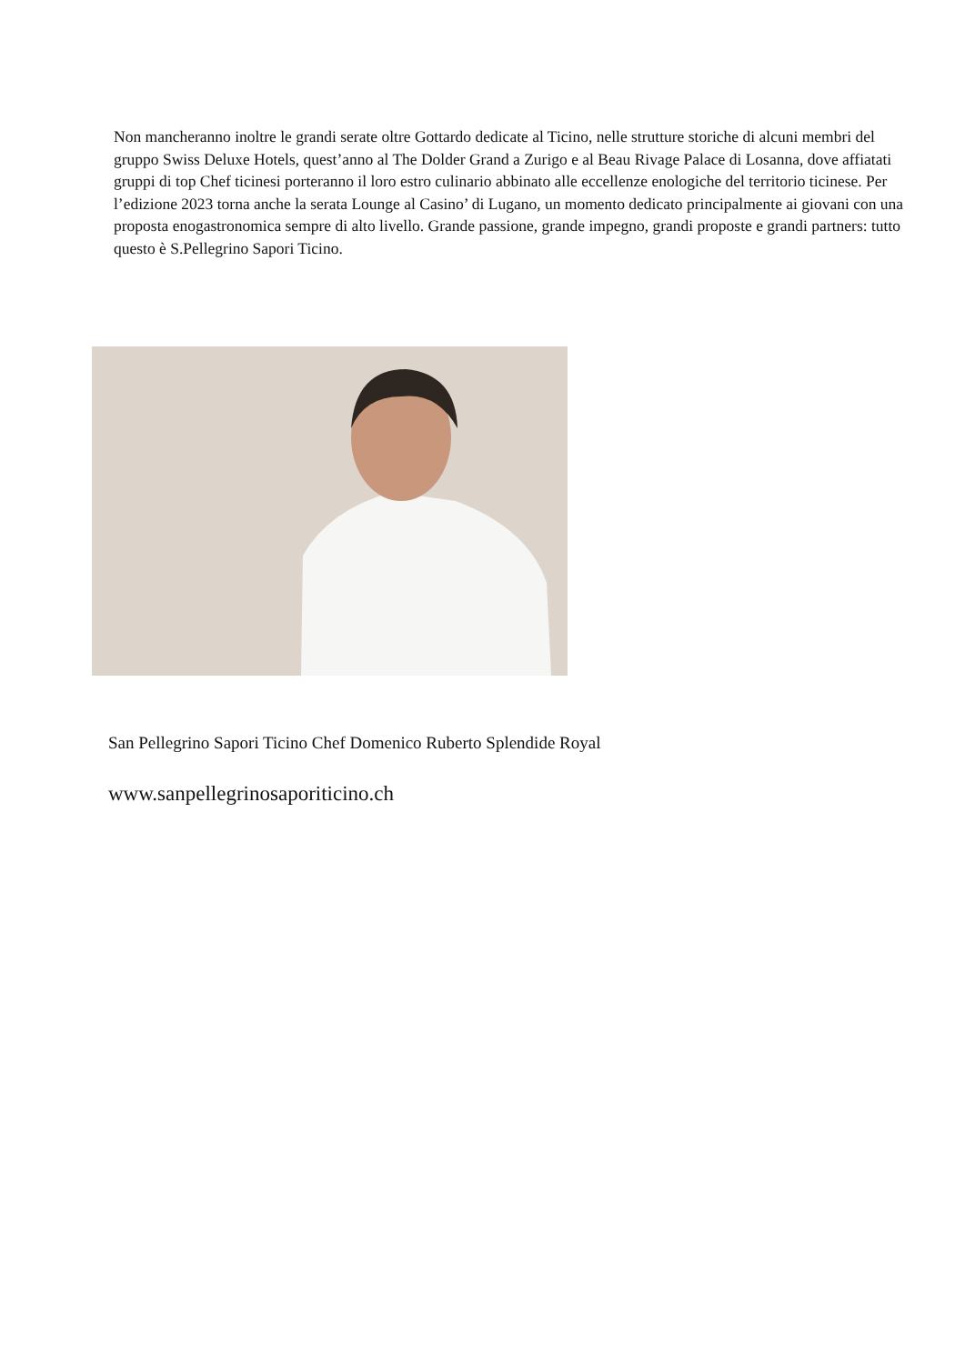Non mancheranno inoltre le grandi serate oltre Gottardo dedicate al Ticino, nelle strutture storiche di alcuni membri del gruppo Swiss Deluxe Hotels, quest’anno al The Dolder Grand a Zurigo e al Beau Rivage Palace di Losanna, dove affiatati gruppi di top Chef ticinesi porteranno il loro estro culinario abbinato alle eccellenze enologiche del territorio ticinese. Per l’edizione 2023 torna anche la serata Lounge al Casino’ di Lugano, un momento dedicato principalmente ai giovani con una proposta enogastronomica sempre di alto livello. Grande passione, grande impegno, grandi proposte e grandi partners: tutto questo è S.Pellegrino Sapori Ticino.
San Pellegrino Sapori Ticino Chef Domenico Ruberto Splendide Royal
www.sanpellegrinosaporiticino.ch